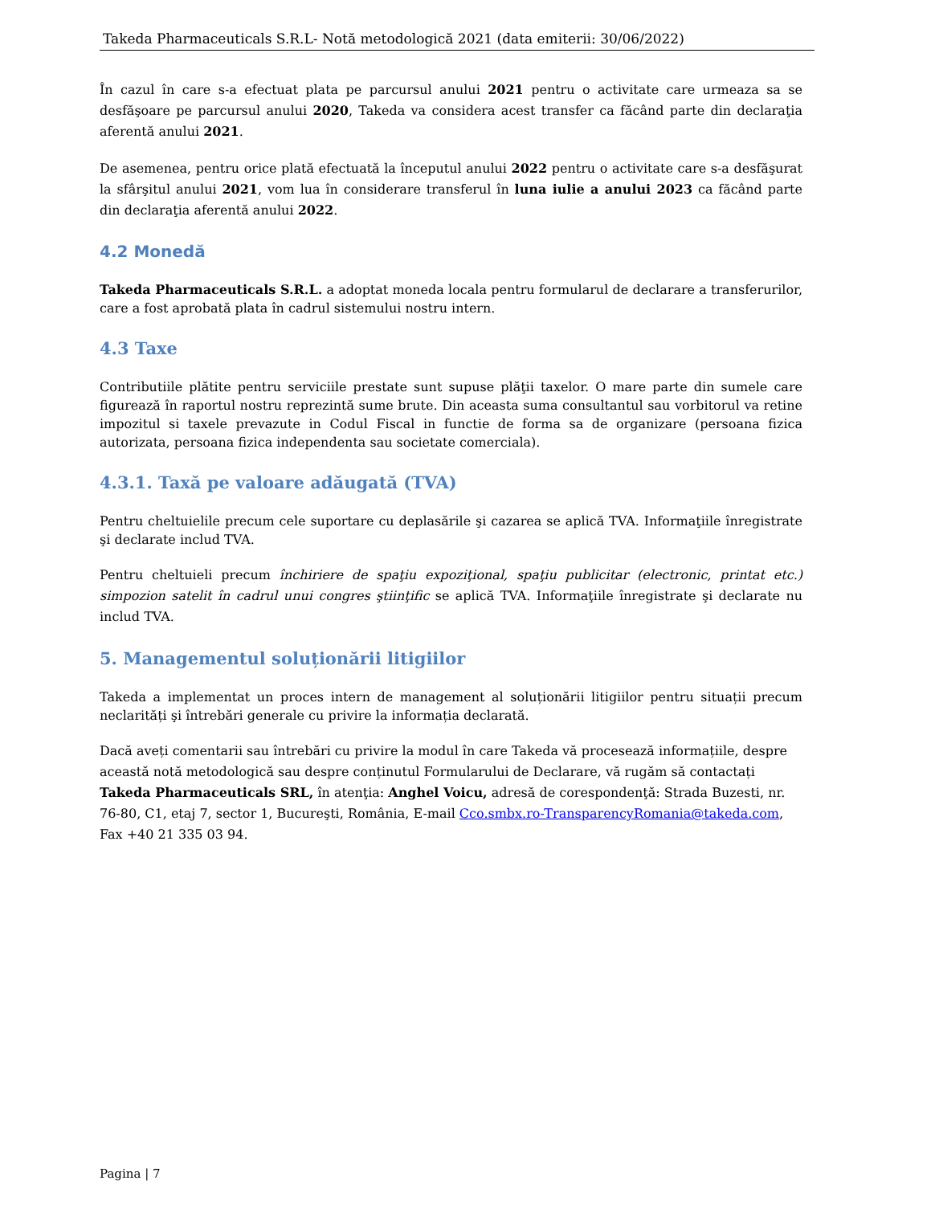Takeda Pharmaceuticals S.R.L- Notă metodologică 2021 (data emiterii: 30/06/2022)
În cazul în care s-a efectuat plata pe parcursul anului 2021 pentru o activitate care urmeaza sa se desfăşoare pe parcursul anului 2020, Takeda va considera acest transfer ca făcând parte din declaraţia aferentă anului 2021.
De asemenea, pentru orice plată efectuată la începutul anului 2022 pentru o activitate care s-a desfăşurat la sfârşitul anului 2021, vom lua în considerare transferul în luna iulie a anului 2023 ca făcând parte din declaraţia aferentă anului 2022.
4.2 Monedă
Takeda Pharmaceuticals S.R.L. a adoptat moneda locala pentru formularul de declarare a transferurilor, care a fost aprobată plata în cadrul sistemului nostru intern.
4.3 Taxe
Contributiile plătite pentru serviciile prestate sunt supuse plăţii taxelor. O mare parte din sumele care figurează în raportul nostru reprezintă sume brute. Din aceasta suma consultantul sau vorbitorul va retine impozitul si taxele prevazute in Codul Fiscal in functie de forma sa de organizare (persoana fizica autorizata, persoana fizica independenta sau societate comerciala).
4.3.1. Taxă pe valoare adăugată (TVA)
Pentru cheltuielile precum cele suportare cu deplasările şi cazarea se aplică TVA. Informaţiile înregistrate şi declarate includ TVA.
Pentru cheltuieli precum închiriere de spaţiu expoziţional, spaţiu publicitar (electronic, printat etc.) simpozion satelit în cadrul unui congres ştiinţific se aplică TVA. Informaţiile înregistrate şi declarate nu includ TVA.
5. Managementul soluționării litigiilor
Takeda a implementat un proces intern de management al soluționării litigiilor pentru situații precum neclarități şi întrebări generale cu privire la informația declarată.
Dacă aveți comentarii sau întrebări cu privire la modul în care Takeda vă procesează informațiile, despre această notă metodologică sau despre conținutul Formularului de Declarare, vă rugăm să contactați Takeda Pharmaceuticals SRL, în atenţia: Anghel Voicu, adresă de corespondenţă: Strada Buzesti, nr. 76-80, C1, etaj 7, sector 1, Bucureşti, România, E-mail Cco.smbx.ro-TransparencyRomania@takeda.com, Fax +40 21 335 03 94.
Pagina | 7